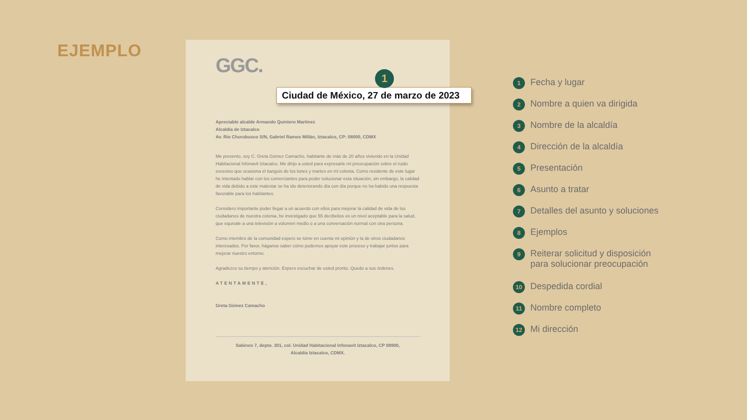EJEMPLO
GGC.
1
Ciudad de México, 27 de marzo de 2023
Apreciable alcalde Armando Quintero Martínez
Alcaldía de Iztacalco
Av. Río Churubusco S/N, Gabriel Ramos Millán, Iztacalco, CP: 08000, CDMX
Me presento, soy C. Greta Gómez Camacho, habitante de más de 20 años viviendo en la Unidad Habitacional Infonavit Iztacalco. Me dirijo a usted para expresarle mi preocupación sobre el ruido excesivo que ocasiona el tianguis de los lunes y martes en mi colonia. Como residente de este lugar he intentado hablar con los comerciantes para poder solucionar esta situación, sin embargo, la calidad de vida debido a este malestar se ha ido deteriorando día con día porque no ha habido una respuesta favorable para los habitantes.
Considero importante poder llegar a un acuerdo con ellos para mejorar la calidad de vida de los ciudadanos de nuestra colonia, he investigado que 55 decibelios es un nivel aceptable para la salud, que equivale a una televisión a volumen medio o a una conversación normal con otra persona.
Como miembro de la comunidad espero se tome en cuenta mi opinión y la de otros ciudadanos interesados. Por favor, háganos saber cómo podemos apoyar este proceso y trabajar juntos para mejorar nuestro entorno.
Agradezco su tiempo y atención. Espero escuchar de usted pronto. Quedo a sus órdenes.
ATENTAMENTE,
Greta Gómez Camacho
Sabinos 7, depto. 301, col. Unidad Habitacional Infonavit Iztacalco, CP 08900,
Alcaldía Iztacalco, CDMX.
1 Fecha y lugar
2 Nombre a quien va dirigida
3 Nombre de la alcaldía
4 Dirección de la alcaldía
5 Presentación
6 Asunto a tratar
7 Detalles del asunto y soluciones
8 Ejemplos
9 Reiterar solicitud y disposición
para solucionar preocupación
10 Despedida cordial
11 Nombre completo
12 Mi dirección